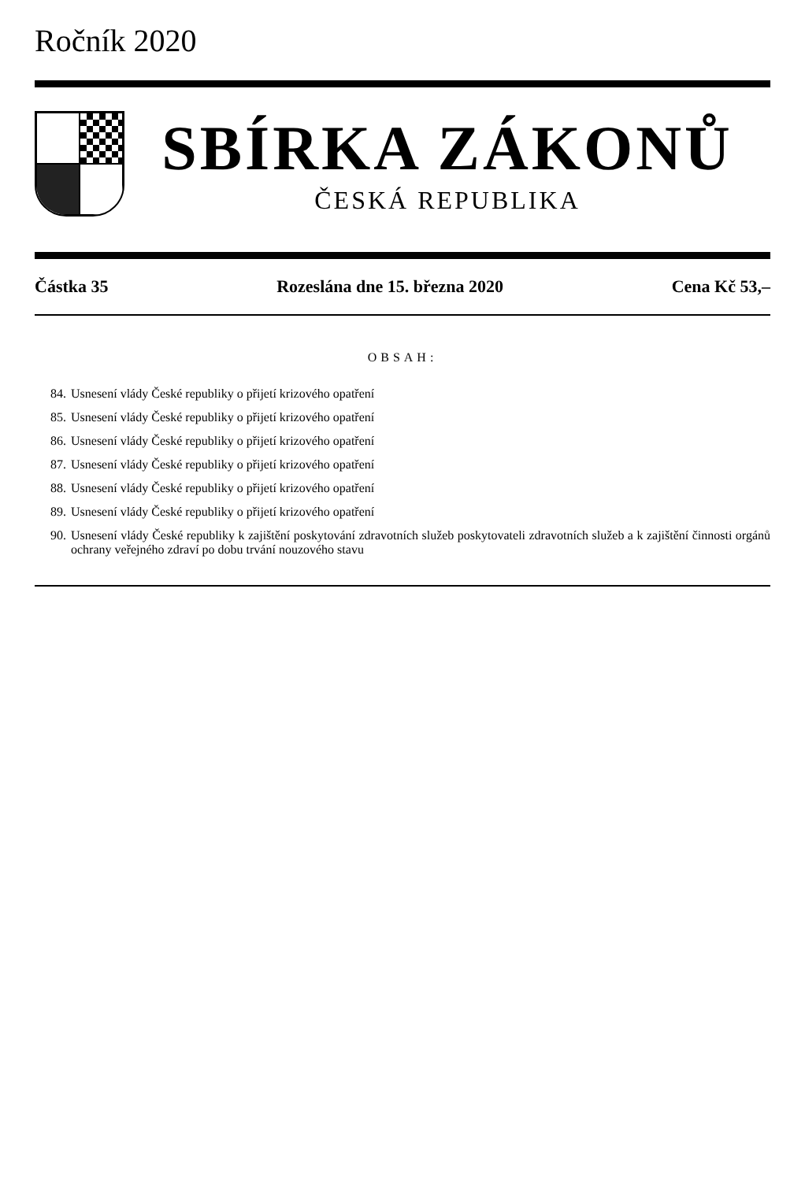Ročník 2020
SBÍRKA ZÁKONŮ
ČESKÁ REPUBLIKA
Částka 35 Rozeslána dne 15. března 2020 Cena Kč 53,–
OBSAH:
84. Usnesení vlády České republiky o přijetí krizového opatření
85. Usnesení vlády České republiky o přijetí krizového opatření
86. Usnesení vlády České republiky o přijetí krizového opatření
87. Usnesení vlády České republiky o přijetí krizového opatření
88. Usnesení vlády České republiky o přijetí krizového opatření
89. Usnesení vlády České republiky o přijetí krizového opatření
90. Usnesení vlády České republiky k zajištění poskytování zdravotních služeb poskytovateli zdravotních služeb a k zajištění činnosti orgánů ochrany veřejného zdraví po dobu trvání nouzového stavu